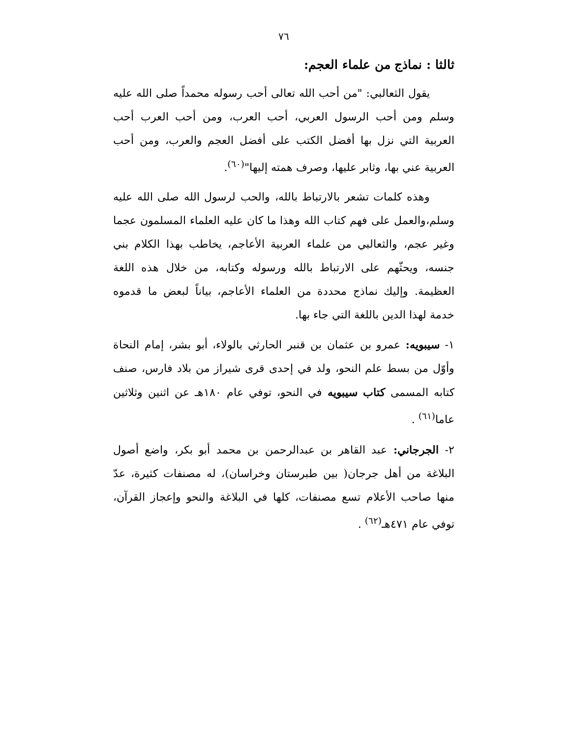٧٦
ثالثا : نماذج من علماء العجم:
يقول الثعالبي: "من أحب الله تعالى أحب رسوله محمداً صلى الله عليه وسلم ومن أحب الرسول العربي، أحب العرب، ومن أحب العرب أحب العربية التي نزل بها أفضل الكتب على أفضل العجم والعرب، ومن أحب العربية عني بها، وثابر عليها، وصرف همته إليها"<sup>(٦٠)</sup>.
وهذه كلمات تشعر بالارتباط بالله، والحب لرسول الله صلى الله عليه وسلم،والعمل على فهم كتاب الله وهذا ما كان عليه العلماء المسلمون عجما وغير عجم، والثعالبي من علماء العربية الأعاجم، يخاطب بهذا الكلام بني جنسه، ويحثّهم على الارتباط بالله ورسوله وكتابه، من خلال هذه اللغة العظيمة. وإليك نماذج محددة من العلماء الأعاجم، بياناً لبعض ما قدموه خدمة لهذا الدين باللغة التي جاء بها.
١- سيبويه: عمرو بن عثمان بن قنبر الحارثي بالولاء، أبو بشر، إمام النحاة وأوّل من بسط علم النحو، ولد في إحدى قرى شيراز من بلاد فارس، صنف كتابه المسمى كتاب سيبويه في النحو، توفي عام ١٨٠هـ عن اثنين وثلاثين عاما<sup>(٦١)</sup> .
٢- الجرجاني: عبد القاهر بن عبدالرحمن بن محمد أبو بكر، واضع أصول البلاغة من أهل جرجان( بين طبرستان وخراسان)، له مصنفات كثيرة، عدّ منها صاحب الأعلام تسع مصنفات، كلها في البلاغة والنحو وإعجاز القرآن، توفي عام ٤٧١هـ<sup>(٦٢)</sup> .